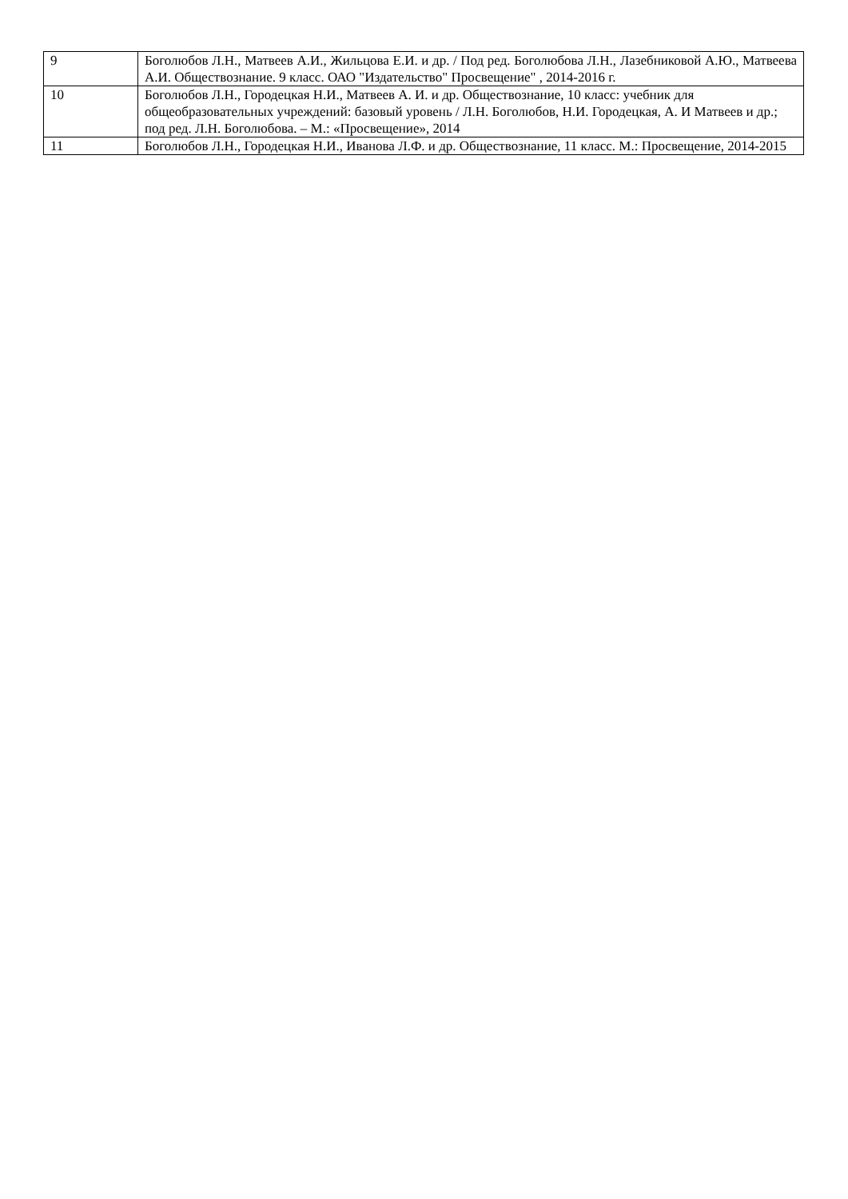| 9 | Боголюбов Л.Н., Матвеев А.И., Жильцова Е.И. и др. / Под ред. Боголюбова Л.Н., Лазебниковой А.Ю., Матвеева А.И. Обществознание. 9 класс. ОАО "Издательство" Просвещение" , 2014-2016 г. |
| 10 | Боголюбов Л.Н., Городецкая Н.И., Матвеев А. И. и др. Обществознание, 10 класс: учебник для общеобразовательных учреждений: базовый уровень / Л.Н. Боголюбов, Н.И. Городецкая, А. И Матвеев и др.; под ред. Л.Н. Боголюбова. – М.: «Просвещение», 2014 |
| 11 | Боголюбов Л.Н., Городецкая Н.И., Иванова Л.Ф. и др. Обществознание, 11 класс. М.: Просвещение, 2014-2015 |